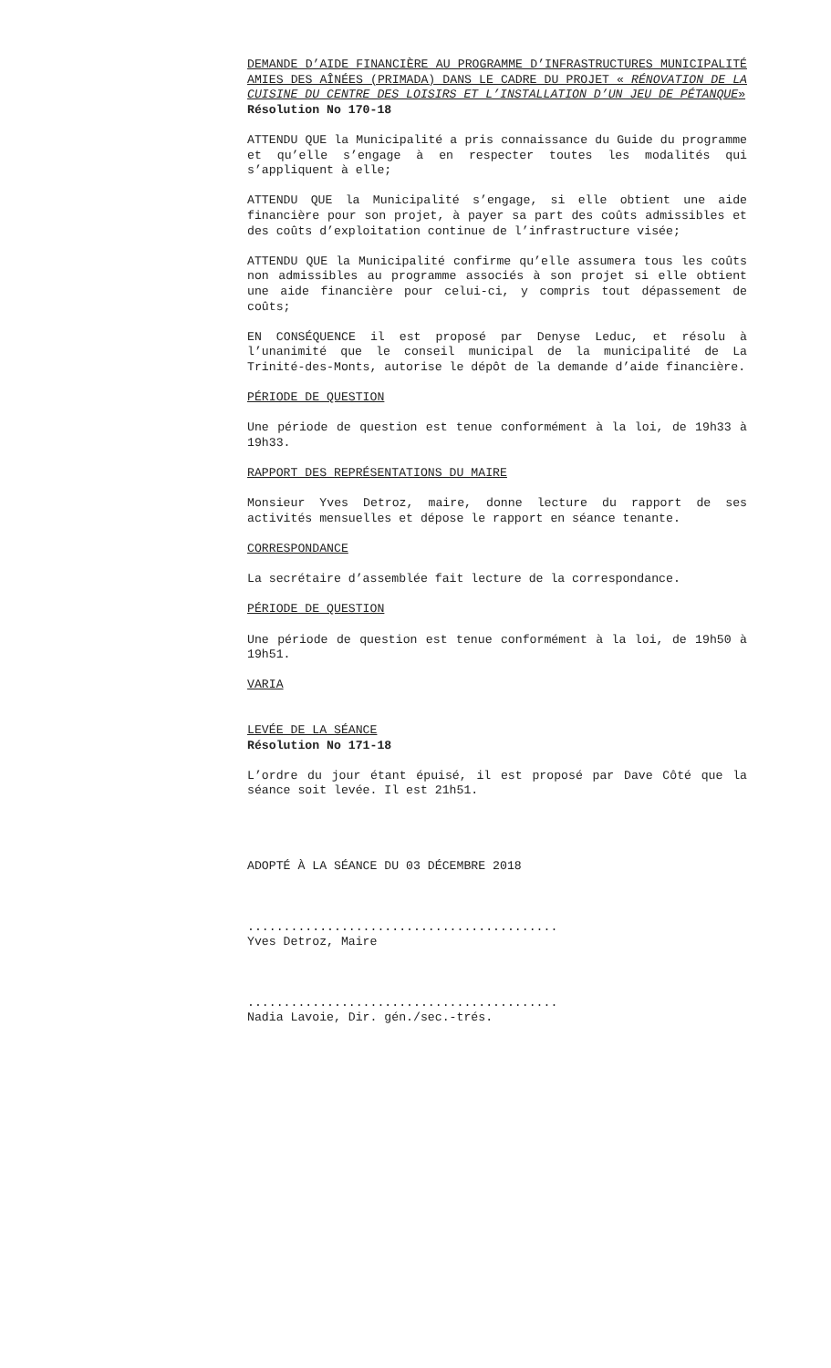DEMANDE D’AIDE FINANCIÈRE AU PROGRAMME D’INFRASTRUCTURES MUNICIPALITÉ AMIES DES AÎNÉES (PRIMADA) DANS LE CADRE DU PROJET « RÉNOVATION DE LA CUISINE DU CENTRE DES LOISIRS ET L’INSTALLATION D’UN JEU DE PÉTANQUE»
Résolution No 170-18
ATTENDU QUE la Municipalité a pris connaissance du Guide du programme et qu’elle s’engage à en respecter toutes les modalités qui s’appliquent à elle;
ATTENDU QUE la Municipalité s’engage, si elle obtient une aide financière pour son projet, à payer sa part des coûts admissibles et des coûts d’exploitation continue de l’infrastructure visée;
ATTENDU QUE la Municipalité confirme qu’elle assumera tous les coûts non admissibles au programme associés à son projet si elle obtient une aide financière pour celui-ci, y compris tout dépassement de coûts;
EN CONSÉQUENCE il est proposé par Denyse Leduc, et résolu à l’unanimité que le conseil municipal de la municipalité de La Trinité-des-Monts, autorise le dépôt de la demande d’aide financière.
PÉRIODE DE QUESTION
Une période de question est tenue conformément à la loi, de 19h33 à 19h33.
RAPPORT DES REPRÉSENTATIONS DU MAIRE
Monsieur Yves Detroz, maire, donne lecture du rapport de ses activités mensuelles et dépose le rapport en séance tenante.
CORRESPONDANCE
La secrétaire d’assemblée fait lecture de la correspondance.
PÉRIODE DE QUESTION
Une période de question est tenue conformément à la loi, de 19h50 à 19h51.
VARIA
LEVÉE DE LA SÉANCE
Résolution No 171-18
L’ordre du jour étant épuisé, il est proposé par Dave Côté que la séance soit levée. Il est 21h51.
ADOPTÉ À LA SÉANCE DU 03 DÉCEMBRE 2018
...........................................
Yves Detroz, Maire
...........................................
Nadia Lavoie, Dir. gén./sec.-trés.